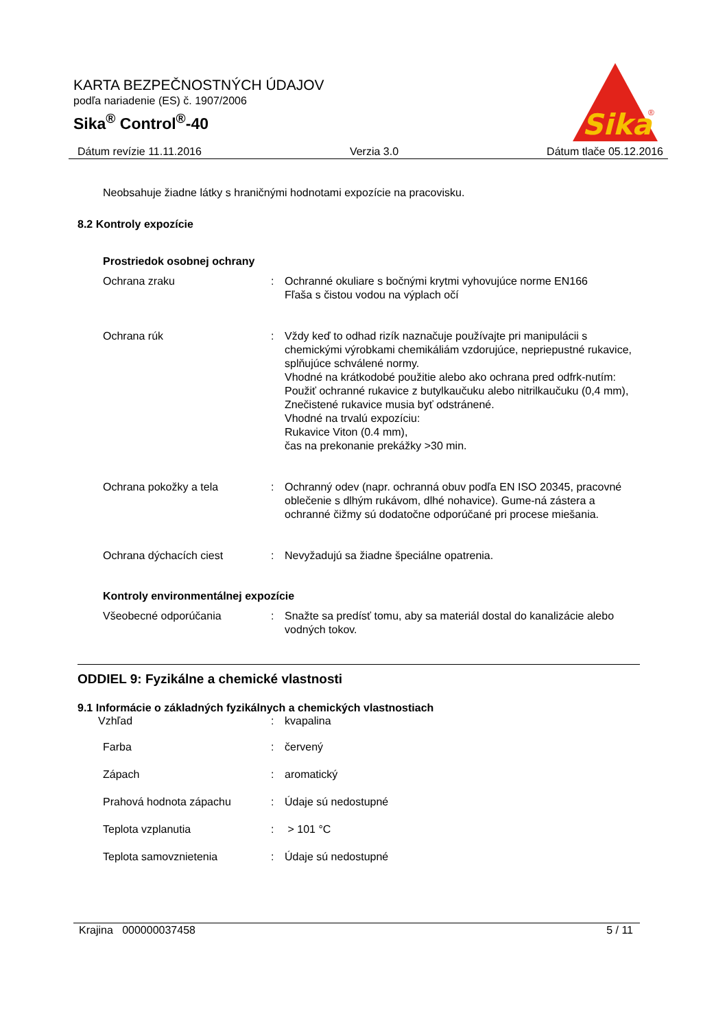KARTA BEZPEČNOSTNÝCH ÚDAJOV
podľa nariadenie (ES) č. 1907/2006
Sika<sup>®</sup> Control<sup>®</sup>-40
Sika
®
Dátum revízie 11.11.2016 Verzia 3.0 Dátum tlače 05.12.2016
Neobsahuje žiadne látky s hraničnými hodnotami expozície na pracovisku.
8.2 Kontroly expozície
Prostriedok osobnej ochrany
Ochrana zraku : Ochranné okuliare s bočnými krytmi vyhovujúce norme EN166
Fľaša s čistou vodou na výplach očí
Ochrana rúk : Vždy keď to odhad rizík naznačuje používajte pri manipulácii s chemickými výrobkami chemikáliám vzdorujúce, nepriepustné rukavice, splňujúce schválené normy.
Vhodné na krátkodobé použitie alebo ako ochrana pred odfrk-nutím:
Použiť ochranné rukavice z butylkaučuku alebo nitrilkaučuku (0,4 mm),
Znečistené rukavice musia byť odstránené.
Vhodné na trvalú expozíciu:
Rukavice Viton (0.4 mm),
čas na prekonanie prekážky >30 min.
Ochrana pokožky a tela : Ochranný odev (napr. ochranná obuv podľa EN ISO 20345, pracovné oblečenie s dlhým rukávom, dlhé nohavice). Gume-ná zástera a ochranné čižmy sú dodatočne odporúčané pri procese miešania.
Ochrana dýchacích ciest : Nevyžadujú sa žiadne špeciálne opatrenia.
Kontroly environmentálnej expozície
Všeobecné odporúčania : Snažte sa predísť tomu, aby sa materiál dostal do kanalizácie alebo vodných tokov.
ODDIEL 9: Fyzikálne a chemické vlastnosti
9.1 Informácie o základných fyzikálnych a chemických vlastnostiach
Vzhľad : kvapalina
Farba : červený
Zápach : aromatický
Prahová hodnota zápachu : Údaje sú nedostupné
Teplota vzplanutia : > 101 °C
Teplota samovznietenia : Údaje sú nedostupné
Krajina 000000037458 5 / 11